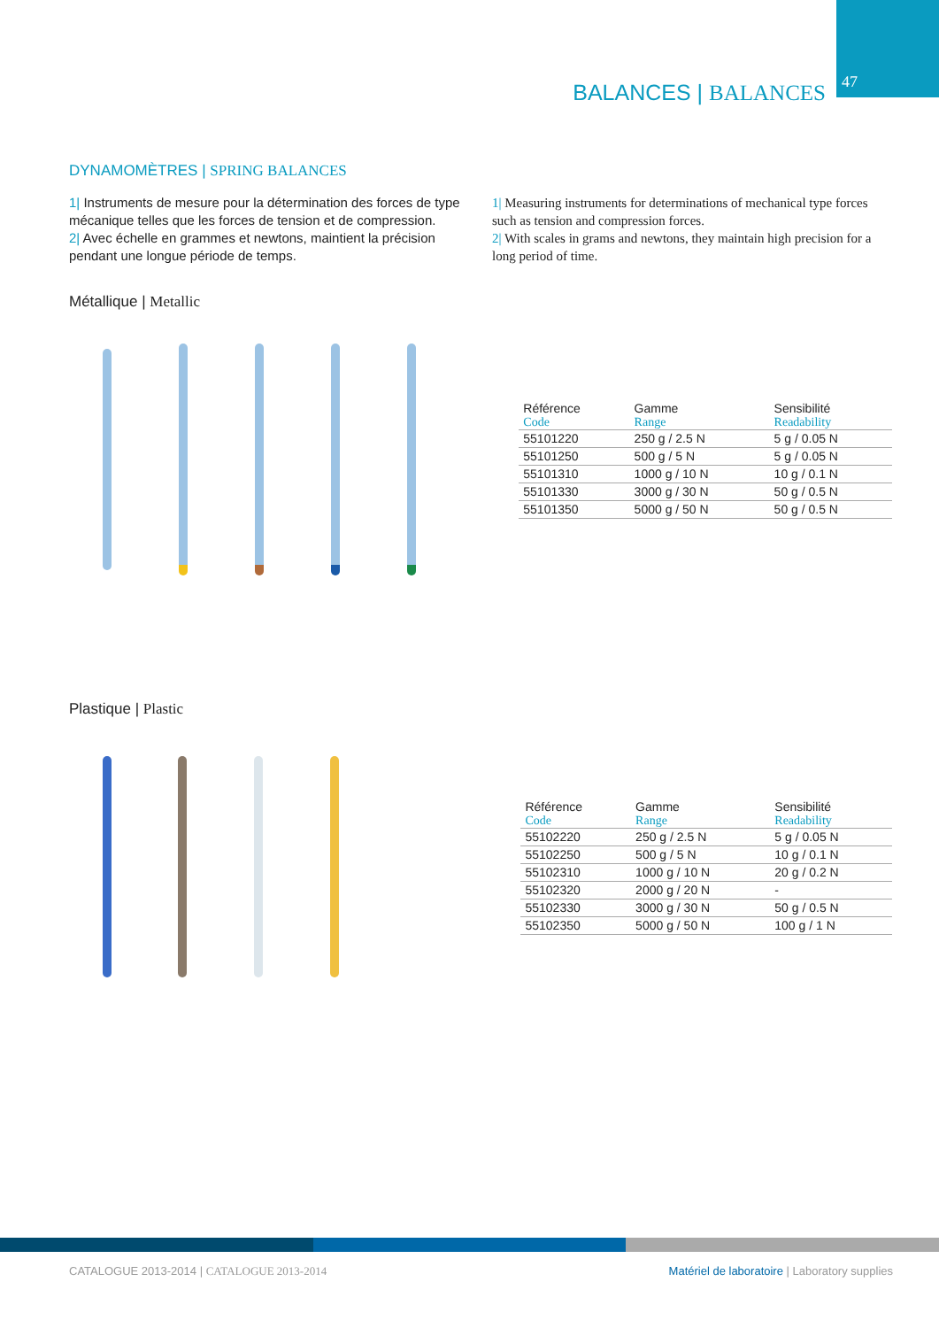BALANCES | BALANCES
47
DYNAMOMÈTRES | SPRING BALANCES
1| Instruments de mesure pour la détermination des forces de type mécanique telles que les forces de tension et de compression.
2| Avec échelle en grammes et newtons, maintient la précision pendant une longue période de temps.
1| Measuring instruments for determinations of mechanical type forces such as tension and compression forces.
2| With scales in grams and newtons, they maintain high precision for a long period of time.
Métallique | Metallic
| Référence | Gamme | Sensibilité |
| --- | --- | --- |
| Code | Range | Readability |
| 55101220 | 250 g / 2.5 N | 5 g / 0.05 N |
| 55101250 | 500 g / 5 N | 5 g / 0.05 N |
| 55101310 | 1000 g / 10 N | 10 g / 0.1 N |
| 55101330 | 3000 g / 30 N | 50 g / 0.5 N |
| 55101350 | 5000 g / 50 N | 50 g / 0.5 N |
Plastique | Plastic
| Référence | Gamme | Sensibilité |
| --- | --- | --- |
| Code | Range | Readability |
| 55102220 | 250 g / 2.5 N | 5 g / 0.05 N |
| 55102250 | 500 g / 5 N | 10 g / 0.1 N |
| 55102310 | 1000 g / 10 N | 20 g / 0.2 N |
| 55102320 | 2000 g / 20 N | - |
| 55102330 | 3000 g / 30 N | 50 g / 0.5 N |
| 55102350 | 5000 g / 50 N | 100 g / 1 N |
CATALOGUE 2013-2014 | CATALOGUE 2013-2014
Matériel de laboratoire | Laboratory supplies